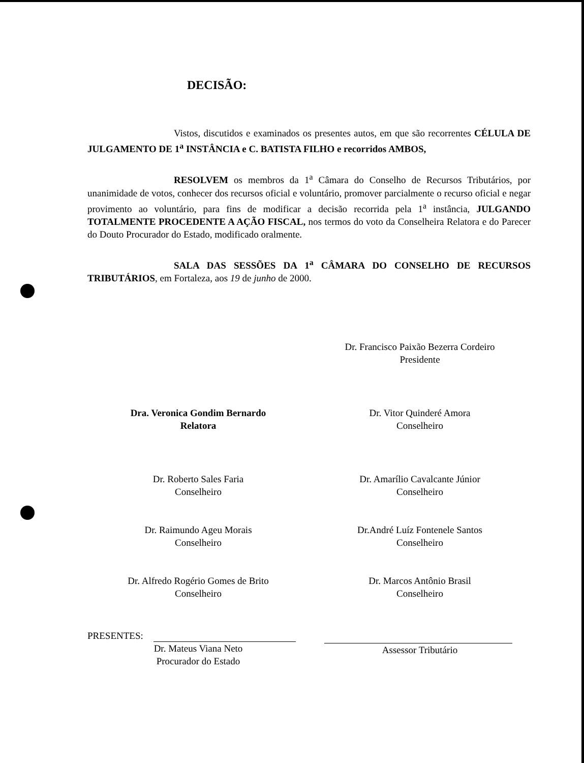DECISÃO:
Vistos, discutidos e examinados os presentes autos, em que são recorrentes CÉLULA DE JULGAMENTO DE 1<sup>a</sup> INSTÂNCIA e C. BATISTA FILHO e recorridos AMBOS,
RESOLVEM os membros da 1<sup>a</sup> Câmara do Conselho de Recursos Tributários, por unanimidade de votos, conhecer dos recursos oficial e voluntário, promover parcialmente o recurso oficial e negar provimento ao voluntário, para fins de modificar a decisão recorrida pela 1<sup>a</sup> instância, JULGANDO TOTALMENTE PROCEDENTE A AÇÃO FISCAL, nos termos do voto da Conselheira Relatora e do Parecer do Douto Procurador do Estado, modificado oralmente.
SALA DAS SESSÕES DA 1<sup>a</sup> CÂMARA DO CONSELHO DE RECURSOS TRIBUTÁRIOS, em Fortaleza, aos 19 de junho de 2000.
Dr. Francisco Paixão Bezerra Cordeiro
Presidente
Dra. Veronica Gondim Bernardo
Relatora
Dr. Vitor Quinderé Amora
Conselheiro
Dr. Roberto Sales Faria
Conselheiro
Dr. Amarílio Cavalcante Júnior
Conselheiro
Dr. Raimundo Ageu Morais
Conselheiro
Dr.André Luíz Fontenele Santos
Conselheiro
Dr. Alfredo Rogério Gomes de Brito
Conselheiro
Dr. Marcos Antônio Brasil
Conselheiro
PRESENTES:
Dr. Mateus Viana Neto
Procurador do Estado
Assessor Tributário